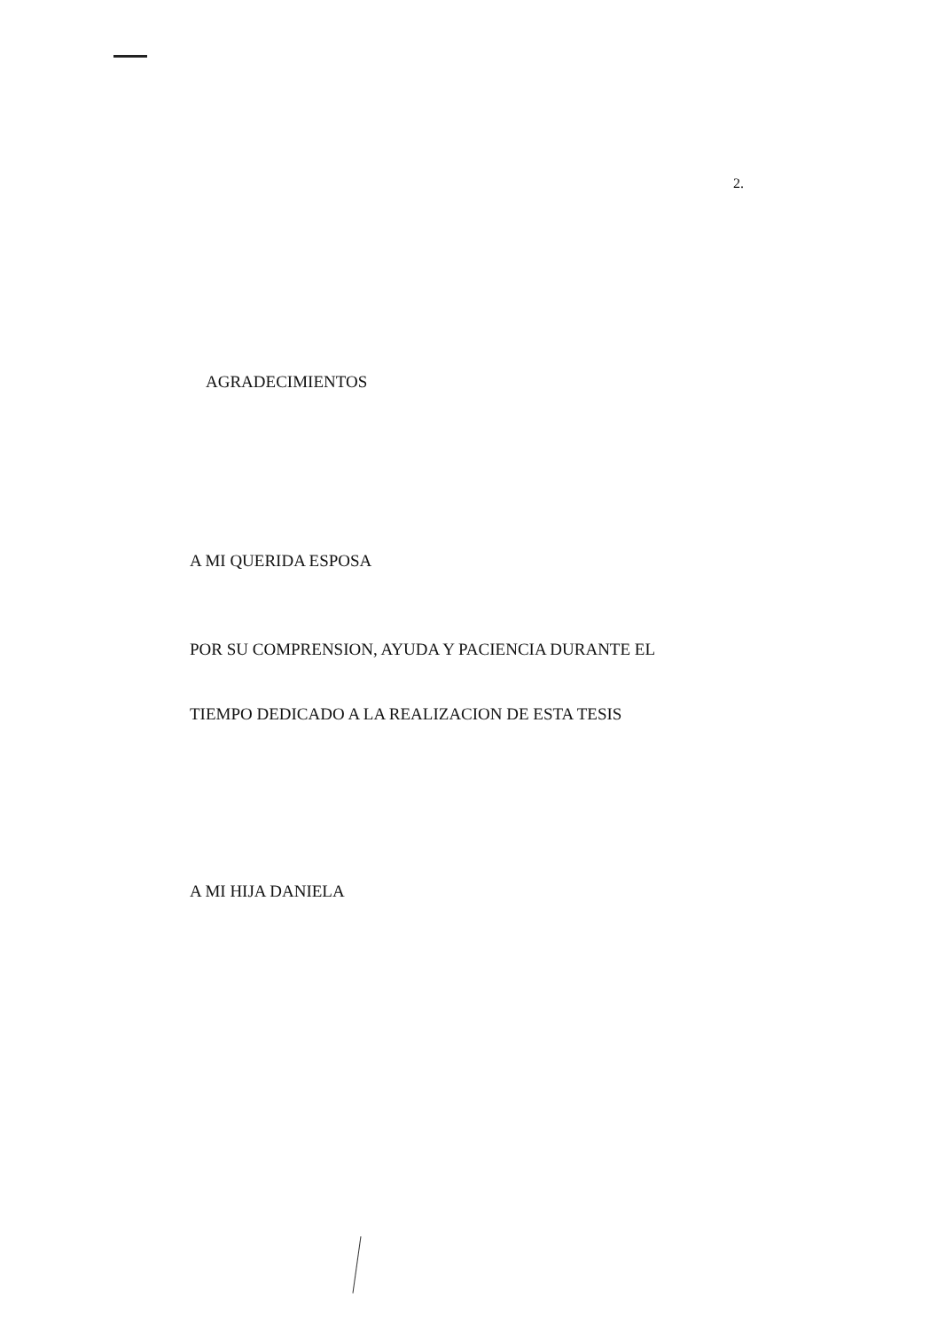2.
AGRADECIMIENTOS
A MI QUERIDA ESPOSA
POR SU COMPRENSION, AYUDA Y PACIENCIA DURANTE EL
TIEMPO DEDICADO A LA REALIZACION DE ESTA TESIS
A MI HIJA DANIELA